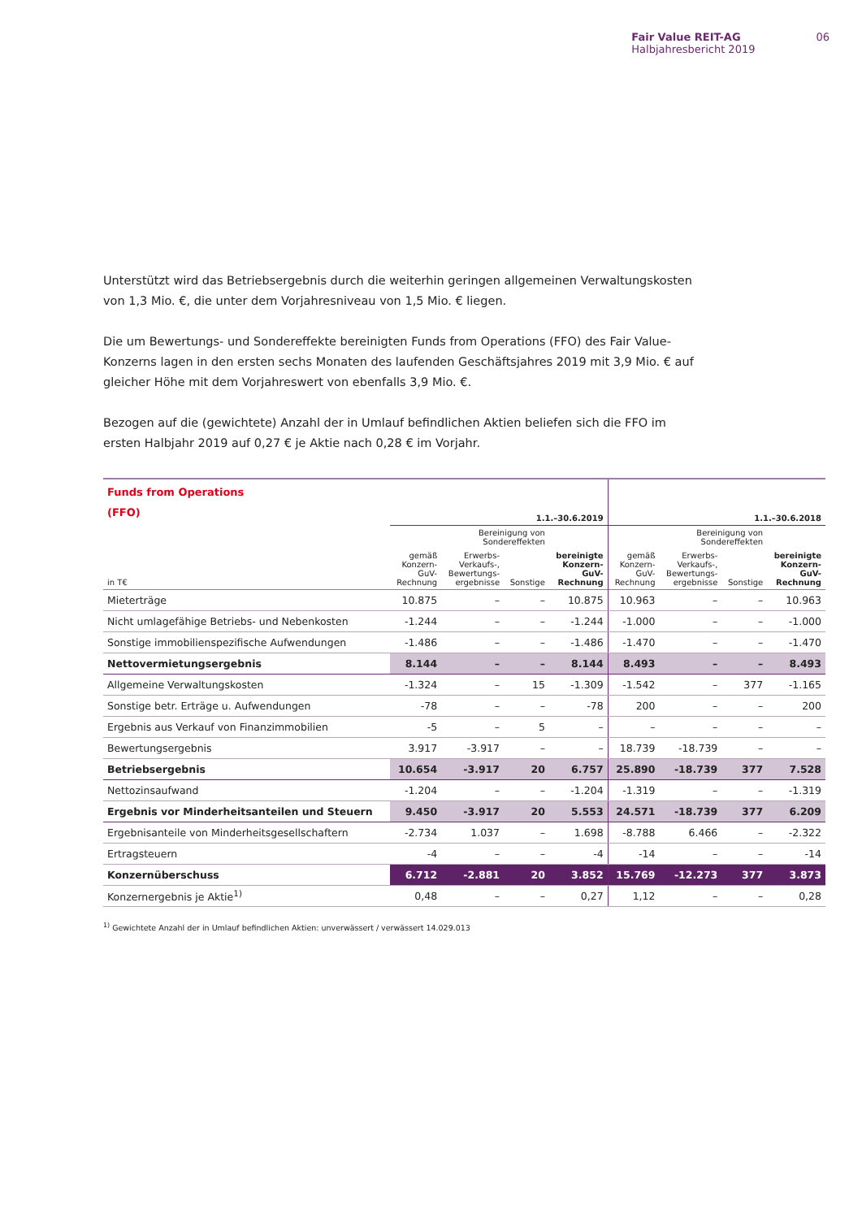Fair Value REIT-AG
Halbjahresbericht 2019
06
Unterstützt wird das Betriebsergebnis durch die weiterhin geringen allgemeinen Verwaltungskosten von 1,3 Mio. €, die unter dem Vorjahresniveau von 1,5 Mio. € liegen.
Die um Bewertungs- und Sondereffekte bereinigten Funds from Operations (FFO) des Fair Value-Konzerns lagen in den ersten sechs Monaten des laufenden Geschäftsjahres 2019 mit 3,9 Mio. € auf gleicher Höhe mit dem Vorjahreswert von ebenfalls 3,9 Mio. €.
Bezogen auf die (gewichtete) Anzahl der in Umlauf befindlichen Aktien beliefen sich die FFO im ersten Halbjahr 2019 auf 0,27 € je Aktie nach 0,28 € im Vorjahr.
| Funds from Operations (FFO) | 1.1.–30.6.2019 | | | | 1.1.–30.6.2018 | | | |
| --- | --- | --- | --- | --- | --- | --- | --- | --- |
| | | Bereinigung von Sondereffekten | | | | Bereinigung von Sondereffekten | | |
| in T€ | gemäß Konzern- GuV- Rechnung | Erwerbs- Verkaufs-, Bewertungs- ergebnisse | Sonstige | bereinigte Konzern- GuV- Rechnung | gemäß Konzern- GuV- Rechnung | Erwerbs- Verkaufs-, Bewertungs- ergebnisse | Sonstige | bereinigte Konzern- GuV- Rechnung |
| Mieterträge | 10.875 | – | – | 10.875 | 10.963 | – | – | 10.963 |
| Nicht umlagefähige Betriebs- und Nebenkosten | -1.244 | – | – | -1.244 | -1.000 | – | – | -1.000 |
| Sonstige immobilienspezifische Aufwendungen | -1.486 | – | – | -1.486 | -1.470 | – | – | -1.470 |
| Nettovermietungsergebnis | 8.144 | – | – | 8.144 | 8.493 | – | – | 8.493 |
| Allgemeine Verwaltungskosten | -1.324 | – | 15 | -1.309 | -1.542 | – | 377 | -1.165 |
| Sonstige betr. Erträge u. Aufwendungen | -78 | – | – | -78 | 200 | – | – | 200 |
| Ergebnis aus Verkauf von Finanzimmobilien | -5 | – | 5 | – | – | – | – | – |
| Bewertungsergebnis | 3.917 | -3.917 | – | – | 18.739 | -18.739 | – | – |
| Betriebsergebnis | 10.654 | -3.917 | 20 | 6.757 | 25.890 | -18.739 | 377 | 7.528 |
| Nettozinsaufwand | -1.204 | – | – | -1.204 | -1.319 | – | – | -1.319 |
| Ergebnis vor Minderheitsanteilen und Steuern | 9.450 | -3.917 | 20 | 5.553 | 24.571 | -18.739 | 377 | 6.209 |
| Ergebnisanteile von Minderheitsgesellschaftern | -2.734 | 1.037 | – | 1.698 | -8.788 | 6.466 | – | -2.322 |
| Ertragsteuern | -4 | – | – | -4 | -14 | – | – | -14 |
| Konzernüberschuss | 6.712 | -2.881 | 20 | 3.852 | 15.769 | -12.273 | 377 | 3.873 |
| Konzernergebnis je Aktie<sup>1)</sup> | 0,48 | – | – | 0,27 | 1,12 | – | – | 0,28 |
<sup>1)</sup> Gewichtete Anzahl der in Umlauf befindlichen Aktien: unverwässert / verwässert 14.029.013